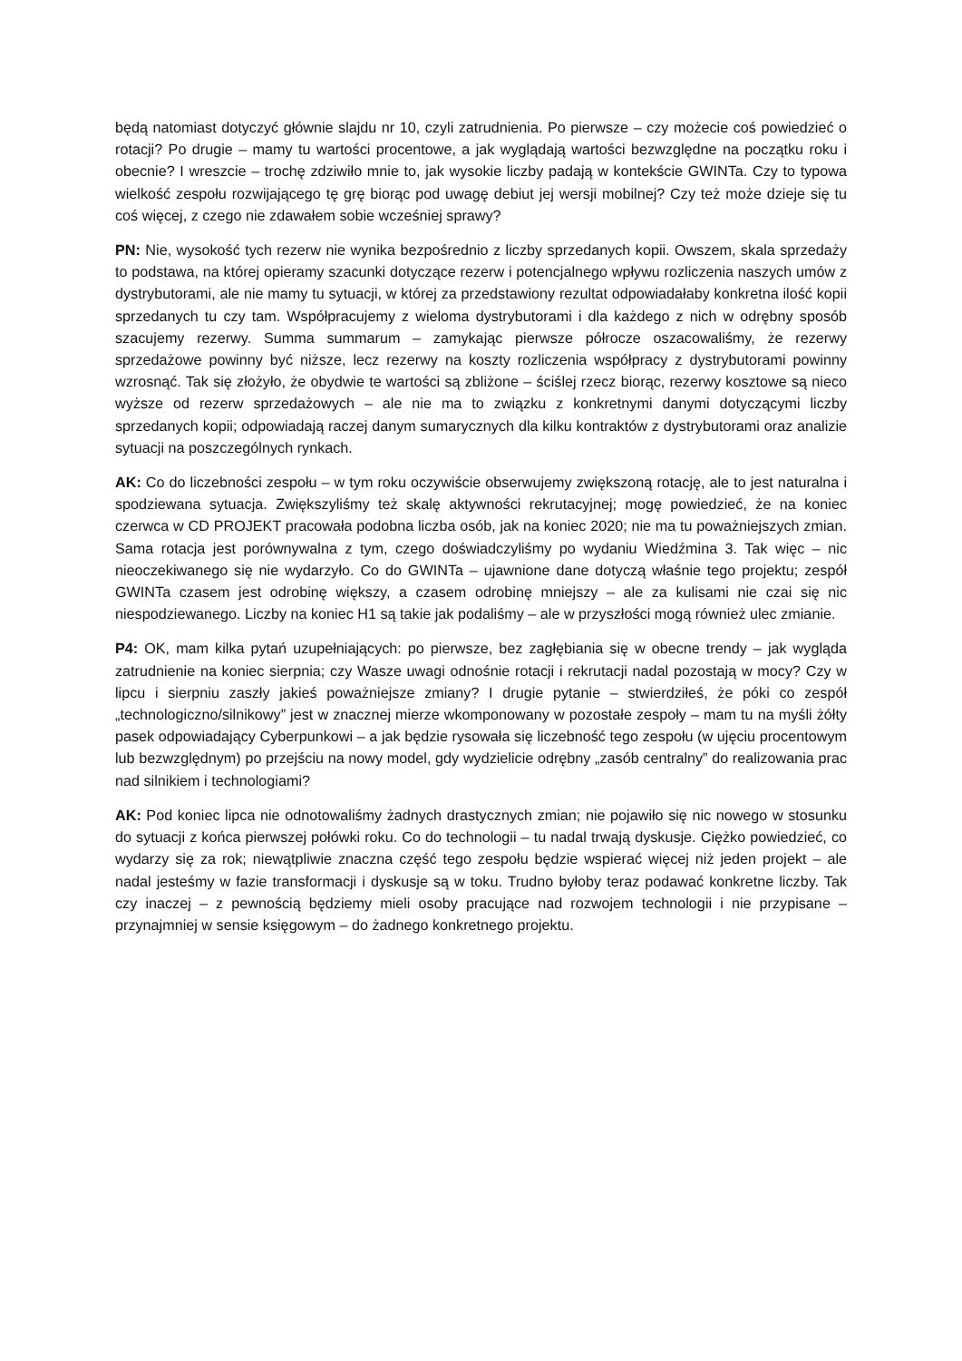będą natomiast dotyczyć głównie slajdu nr 10, czyli zatrudnienia. Po pierwsze – czy możecie coś powiedzieć o rotacji? Po drugie – mamy tu wartości procentowe, a jak wyglądają wartości bezwzględne na początku roku i obecnie? I wreszcie – trochę zdziwiło mnie to, jak wysokie liczby padają w kontekście GWINTa. Czy to typowa wielkość zespołu rozwijającego tę grę biorąc pod uwagę debiut jej wersji mobilnej? Czy też może dzieje się tu coś więcej, z czego nie zdawałem sobie wcześniej sprawy?
PN: Nie, wysokość tych rezerw nie wynika bezpośrednio z liczby sprzedanych kopii. Owszem, skala sprzedaży to podstawa, na której opieramy szacunki dotyczące rezerw i potencjalnego wpływu rozliczenia naszych umów z dystrybutorami, ale nie mamy tu sytuacji, w której za przedstawiony rezultat odpowiadałaby konkretna ilość kopii sprzedanych tu czy tam. Współpracujemy z wieloma dystrybutorami i dla każdego z nich w odrębny sposób szacujemy rezerwy. Summa summarum – zamykając pierwsze półrocze oszacowaliśmy, że rezerwy sprzedażowe powinny być niższe, lecz rezerwy na koszty rozliczenia współpracy z dystrybutorami powinny wzrosnąć. Tak się złożyło, że obydwie te wartości są zbliżone – ściślej rzecz biorąc, rezerwy kosztowe są nieco wyższe od rezerw sprzedażowych – ale nie ma to związku z konkretnymi danymi dotyczącymi liczby sprzedanych kopii; odpowiadają raczej danym sumarycznych dla kilku kontraktów z dystrybutorami oraz analizie sytuacji na poszczególnych rynkach.
AK: Co do liczebności zespołu – w tym roku oczywiście obserwujemy zwiększoną rotację, ale to jest naturalna i spodziewana sytuacja. Zwiększyliśmy też skalę aktywności rekrutacyjnej; mogę powiedzieć, że na koniec czerwca w CD PROJEKT pracowała podobna liczba osób, jak na koniec 2020; nie ma tu poważniejszych zmian. Sama rotacja jest porównywalna z tym, czego doświadczyliśmy po wydaniu Wiedźmina 3. Tak więc – nic nieoczekiwanego się nie wydarzyło. Co do GWINTa – ujawnione dane dotyczą właśnie tego projektu; zespół GWINTa czasem jest odrobinę większy, a czasem odrobinę mniejszy – ale za kulisami nie czai się nic niespodziewanego. Liczby na koniec H1 są takie jak podaliśmy – ale w przyszłości mogą również ulec zmianie.
P4: OK, mam kilka pytań uzupełniających: po pierwsze, bez zagłębiania się w obecne trendy – jak wygląda zatrudnienie na koniec sierpnia; czy Wasze uwagi odnośnie rotacji i rekrutacji nadal pozostają w mocy? Czy w lipcu i sierpniu zaszły jakieś poważniejsze zmiany? I drugie pytanie – stwierdziłeś, że póki co zespół „technologiczno/silnikowy” jest w znacznej mierze wkomponowany w pozostałe zespoły – mam tu na myśli żółty pasek odpowiadający Cyberpunkowi – a jak będzie rysowała się liczebność tego zespołu (w ujęciu procentowym lub bezwzględnym) po przejściu na nowy model, gdy wydzielicie odrębny „zasób centralny” do realizowania prac nad silnikiem i technologiami?
AK: Pod koniec lipca nie odnotowaliśmy żadnych drastycznych zmian; nie pojawiło się nic nowego w stosunku do sytuacji z końca pierwszej połówki roku. Co do technologii – tu nadal trwają dyskusje. Ciężko powiedzieć, co wydarzy się za rok; niewątpliwie znaczna część tego zespołu będzie wspierać więcej niż jeden projekt – ale nadal jesteśmy w fazie transformacji i dyskusje są w toku. Trudno byłoby teraz podawać konkretne liczby. Tak czy inaczej – z pewnością będziemy mieli osoby pracujące nad rozwojem technologii i nie przypisane – przynajmniej w sensie księgowym – do żadnego konkretnego projektu.